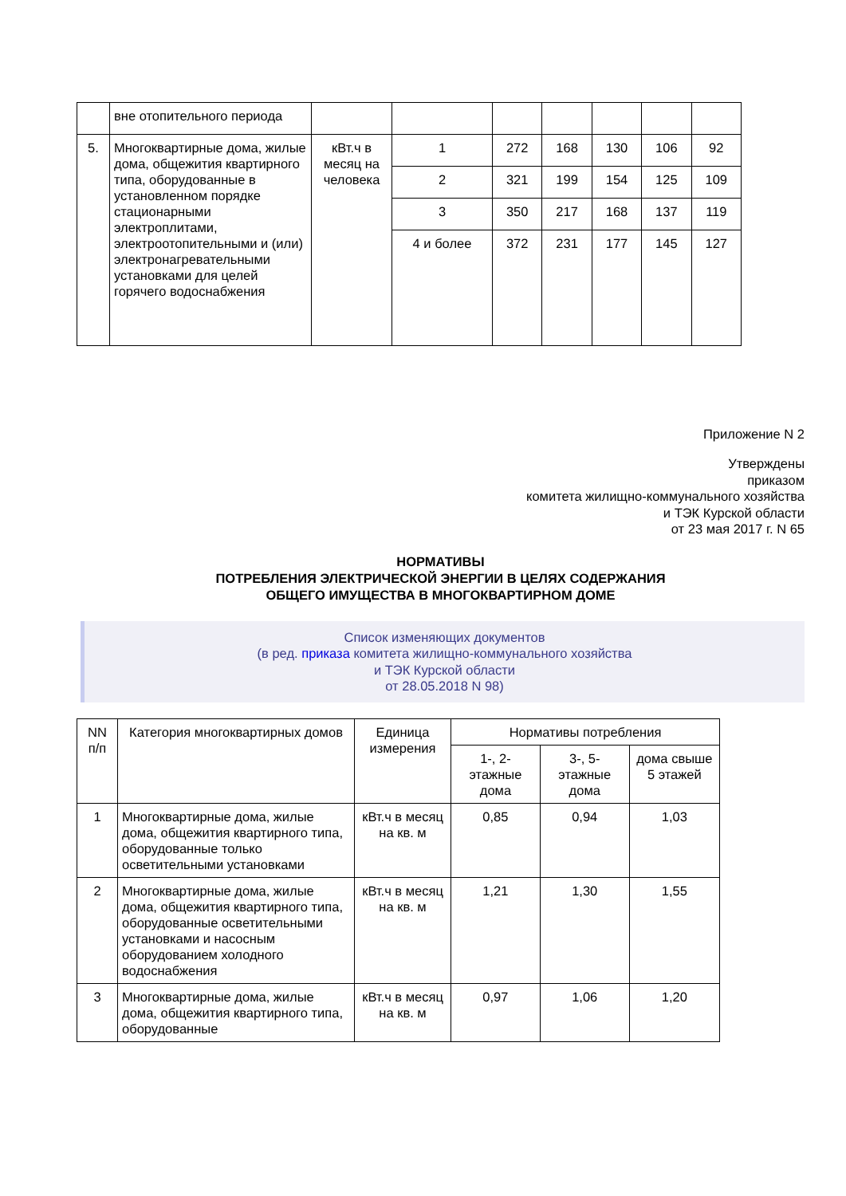| | вне отопительного периода | | | | | | | |
| 5. | Многоквартирные дома, жилые дома, общежития квартирного типа, оборудованные в установленном порядке стационарными электроплитами, электроотопительными и (или) электронагревательными установками для целей горячего водоснабжения | кВт.ч в месяц на человека | 1 | 272 | 168 | 130 | 106 | 92 |
| | | | 2 | 321 | 199 | 154 | 125 | 109 |
| | | | 3 | 350 | 217 | 168 | 137 | 119 |
| | | | 4 и более | 372 | 231 | 177 | 145 | 127 |
Приложение N 2
Утверждены
приказом
комитета жилищно-коммунального хозяйства
и ТЭК Курской области
от 23 мая 2017 г. N 65
НОРМАТИВЫ
ПОТРЕБЛЕНИЯ ЭЛЕКТРИЧЕСКОЙ ЭНЕРГИИ В ЦЕЛЯХ СОДЕРЖАНИЯ
ОБЩЕГО ИМУЩЕСТВА В МНОГОКВАРТИРНОМ ДОМЕ
Список изменяющих документов
(в ред. приказа комитета жилищно-коммунального хозяйства
и ТЭК Курской области
от 28.05.2018 N 98)
| NN п/п | Категория многоквартирных домов | Единица измерения | Нормативы потребления | | |
| --- | --- | --- | --- | --- | --- |
| | | | 1-, 2-этажные дома | 3-, 5-этажные дома | дома свыше 5 этажей |
| 1 | Многоквартирные дома, жилые дома, общежития квартирного типа, оборудованные только осветительными установками | кВт.ч в месяц на кв. м | 0,85 | 0,94 | 1,03 |
| 2 | Многоквартирные дома, жилые дома, общежития квартирного типа, оборудованные осветительными установками и насосным оборудованием холодного водоснабжения | кВт.ч в месяц на кв. м | 1,21 | 1,30 | 1,55 |
| 3 | Многоквартирные дома, жилые дома, общежития квартирного типа, оборудованные | кВт.ч в месяц на кв. м | 0,97 | 1,06 | 1,20 |